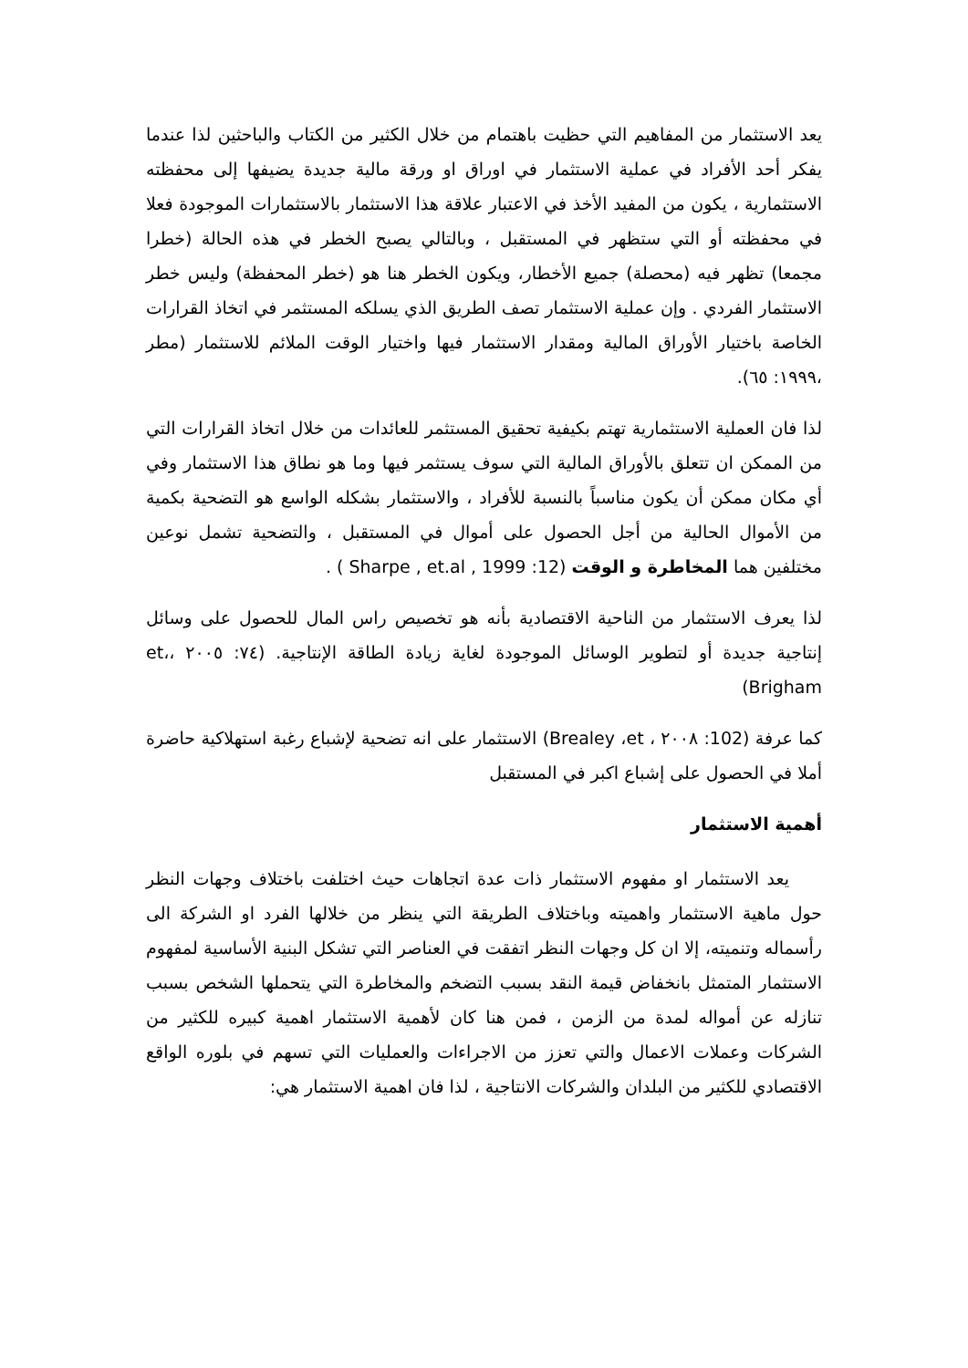يعد الاستثمار من المفاهيم التي حظيت باهتمام من خلال الكثير من الكتاب والباحثين لذا عندما يفكر أحد الأفراد في عملية الاستثمار في اوراق او ورقة مالية جديدة يضيفها إلى محفظته الاستثمارية ، يكون من المفيد الأخذ في الاعتبار علاقة هذا الاستثمار بالاستثمارات الموجودة فعلا في محفظته أو التي ستظهر في المستقبل ، وبالتالي يصبح الخطر في هذه الحالة (خطرا مجمعا) تظهر فيه (محصلة) جميع الأخطار، ويكون الخطر هنا هو (خطر المحفظة) وليس خطر الاستثمار الفردي . وإن عملية الاستثمار تصف الطريق الذي يسلكه المستثمر في اتخاذ القرارات الخاصة باختيار الأوراق المالية ومقدار الاستثمار فيها واختيار الوقت الملائم للاستثمار (مطر ،١٩٩٩: ٦٥).
لذا فان العملية الاستثمارية تهتم بكيفية تحقيق المستثمر للعائدات من خلال اتخاذ القرارات التي من الممكن ان تتعلق بالأوراق المالية التي سوف يستثمر فيها وما هو نطاق هذا الاستثمار وفي أي مكان ممكن أن يكون مناسباً بالنسبة للأفراد ، والاستثمار بشكله الواسع هو التضحية بكمية من الأموال الحالية من أجل الحصول على أموال في المستقبل ، والتضحية تشمل نوعين مختلفين هما المخاطرة و الوقت (12: 1999 , Sharpe , et.al ) .
لذا يعرف الاستثمار من الناحية الاقتصادية بأنه هو تخصيص راس المال للحصول على وسائل إنتاجية جديدة أو لتطوير الوسائل الموجودة لغاية زيادة الطاقة الإنتاجية. (٧٤: ٢٠٠٥ ،et، Brigham)
كما عرفة (102: ٢٠٠٨ ، Brealey ،et) الاستثمار على انه تضحية لإشباع رغبة استهلاكية حاضرة أملا في الحصول على إشباع اكبر في المستقبل
أهمية الاستثمار
يعد الاستثمار او مفهوم الاستثمار ذات عدة اتجاهات حيث اختلفت باختلاف وجهات النظر حول ماهية الاستثمار واهميته وباختلاف الطريقة التي ينظر من خلالها الفرد او الشركة الى رأسماله وتنميته، إلا ان كل وجهات النظر اتفقت في العناصر التي تشكل البنية الأساسية لمفهوم الاستثمار المتمثل بانخفاض قيمة النقد بسبب التضخم والمخاطرة التي يتحملها الشخص بسبب تنازله عن أمواله لمدة من الزمن ، فمن هنا كان لأهمية الاستثمار اهمية كبيره للكثير من الشركات وعملات الاعمال والتي تعزز من الاجراءات والعمليات التي تسهم في بلوره الواقع الاقتصادي للكثير من البلدان والشركات الانتاجية ، لذا فان اهمية الاستثمار هي: